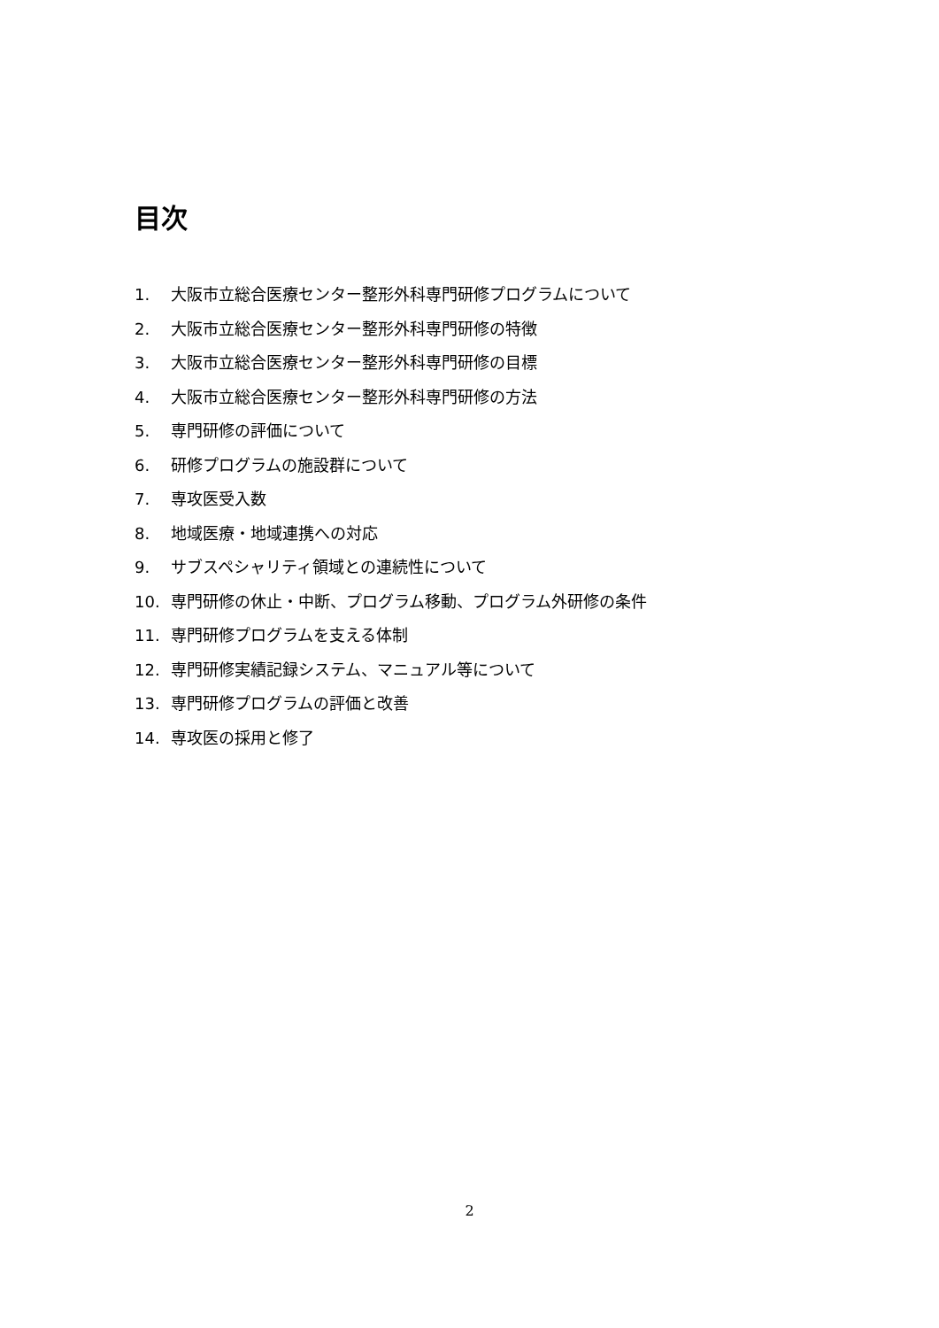目次
1. 大阪市立総合医療センター整形外科専門研修プログラムについて
2. 大阪市立総合医療センター整形外科専門研修の特徴
3. 大阪市立総合医療センター整形外科専門研修の目標
4. 大阪市立総合医療センター整形外科専門研修の方法
5. 専門研修の評価について
6. 研修プログラムの施設群について
7. 専攻医受入数
8. 地域医療・地域連携への対応
9. サブスペシャリティ領域との連続性について
10. 専門研修の休止・中断、プログラム移動、プログラム外研修の条件
11. 専門研修プログラムを支える体制
12. 専門研修実績記録システム、マニュアル等について
13. 専門研修プログラムの評価と改善
14. 専攻医の採用と修了
2